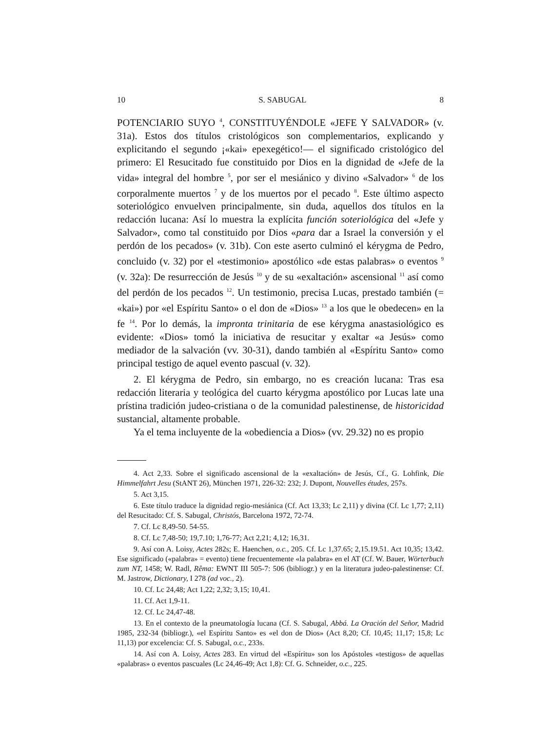10 S. SABUGAL 8
POTENCIARIO SUYO <sup>4</sup>, CONSTITUYÉNDOLE «JEFE Y SALVADOR» (v. 31a). Estos dos títulos cristológicos son complementarios, explicando y explicitando el segundo ¡«kai» epexegético!— el significado cristológico del primero: El Resucitado fue constituido por Dios en la dignidad de «Jefe de la vida» integral del hombre <sup>5</sup>, por ser el mesiánico y divino «Salvador» <sup>6</sup> de los corporalmente muertos <sup>7</sup> y de los muertos por el pecado <sup>8</sup>. Este último aspecto soteriológico envuelven principalmente, sin duda, aquellos dos títulos en la redacción lucana: Así lo muestra la explícita función soteriológica del «Jefe y Salvador», como tal constituido por Dios «para dar a Israel la conversión y el perdón de los pecados» (v. 31b). Con este aserto culminó el kérygma de Pedro, concluido (v. 32) por el «testimonio» apostólico «de estas palabras» o eventos <sup>9</sup> (v. 32a): De resurrección de Jesús <sup>10</sup> y de su «exaltación» ascensional <sup>11</sup> así como del perdón de los pecados <sup>12</sup>. Un testimonio, precisa Lucas, prestado también (= «kai») por «el Espíritu Santo» o el don de «Dios» <sup>13</sup> a los que le obedecen» en la fe <sup>14</sup>. Por lo demás, la impronta trinitaria de ese kérygma anastasiológico es evidente: «Dios» tomó la iniciativa de resucitar y exaltar «a Jesús» como mediador de la salvación (vv. 30-31), dando también al «Espíritu Santo» como principal testigo de aquel evento pascual (v. 32).
2. El kérygma de Pedro, sin embargo, no es creación lucana: Tras esa redacción literaria y teológica del cuarto kérygma apostólico por Lucas late una prístina tradición judeo-cristiana o de la comunidad palestinense, de historicidad sustancial, altamente probable.
Ya el tema incluyente de la «obediencia a Dios» (vv. 29.32) no es propio
4. Act 2,33. Sobre el significado ascensional de la «exaltación» de Jesús, Cf., G. Lohfink, Die Himmelfahrt Jesu (StANT 26), München 1971, 226-32: 232; J. Dupont, Nouvelles études, 257s.
5. Act 3,15.
6. Este título traduce la dignidad regio-mesiánica (Cf. Act 13,33; Lc 2,11) y divina (Cf. Lc 1,77; 2,11) del Resucitado: Cf. S. Sabugal, Christós, Barcelona 1972, 72-74.
7. Cf. Lc 8,49-50. 54-55.
8. Cf. Lc 7,48-50; 19,7.10; 1,76-77; Act 2,21; 4,12; 16,31.
9. Así con A. Loisy, Actes 282s; E. Haenchen, o.c., 205. Cf. Lc 1,37.65; 2,15.19.51. Act 10,35; 13,42. Ese significado («palabra» = evento) tiene frecuentemente «la palabra» en el AT (Cf. W. Bauer, Wörterbuch zum NT, 1458; W. Radl, Rêma: EWNT III 505-7: 506 (bibliogr.) y en la literatura judeo-palestinense: Cf. M. Jastrow, Dictionary, I 278 (ad voc., 2).
10. Cf. Lc 24,48; Act 1,22; 2,32; 3,15; 10,41.
11. Cf. Act 1,9-11.
12. Cf. Lc 24,47-48.
13. En el contexto de la pneumatología lucana (Cf. S. Sabugal, Abbá. La Oración del Señor, Madrid 1985, 232-34 (bibliogr.), «el Espíritu Santo» es «el don de Dios» (Act 8,20; Cf. 10,45; 11,17; 15,8; Lc 11,13) por excelencia: Cf. S. Sabugal, o.c., 233s.
14. Así con A. Loisy, Actes 283. En virtud del «Espíritu» son los Apóstoles «testigos» de aquellas «palabras» o eventos pascuales (Lc 24,46-49; Act 1,8): Cf. G. Schneider, o.c., 225.